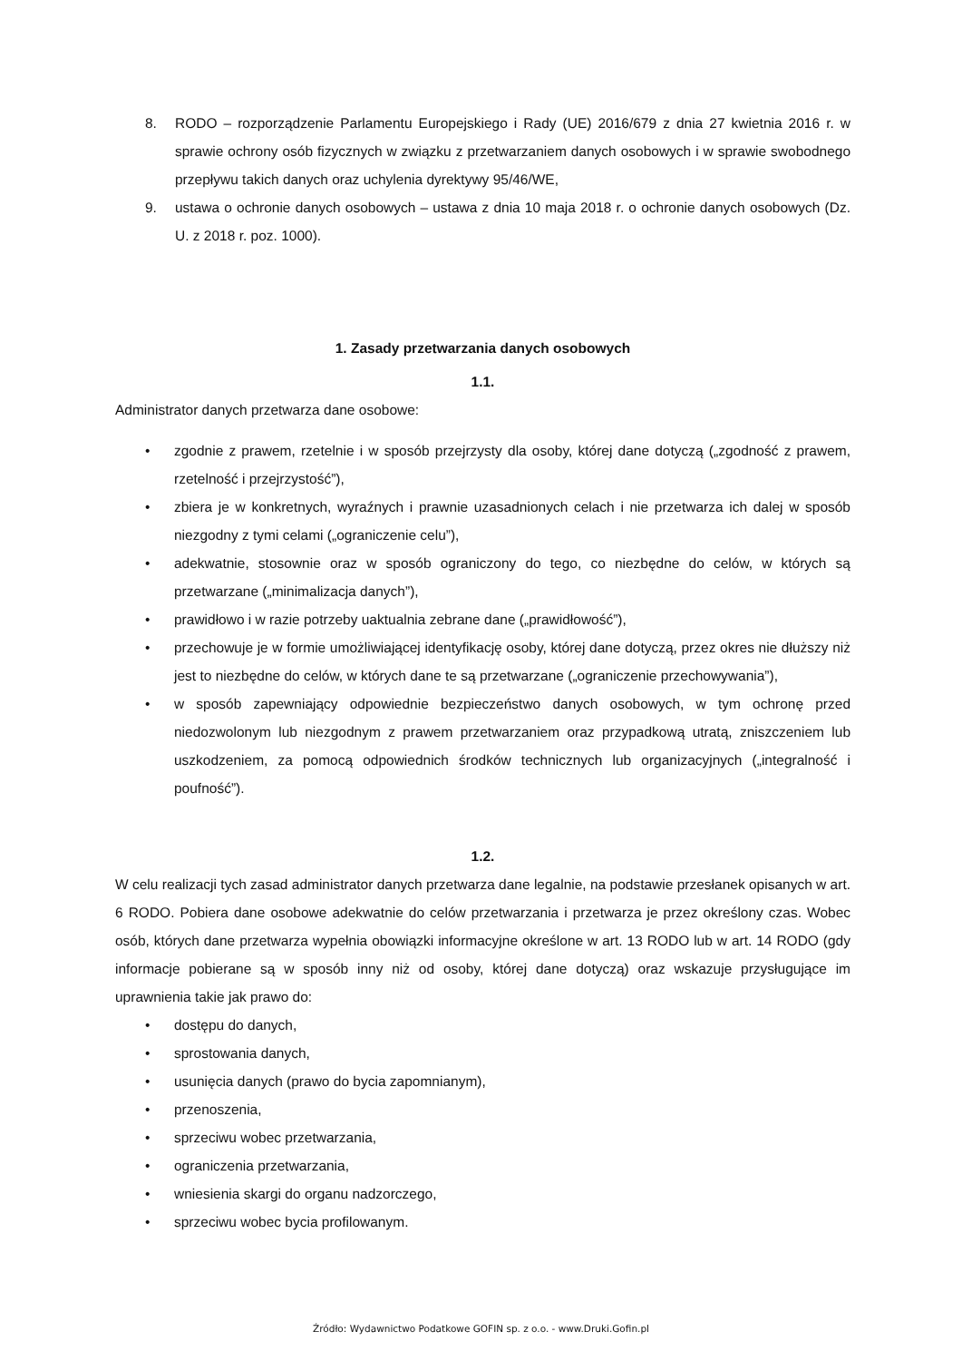8. RODO – rozporządzenie Parlamentu Europejskiego i Rady (UE) 2016/679 z dnia 27 kwietnia 2016 r. w sprawie ochrony osób fizycznych w związku z przetwarzaniem danych osobowych i w sprawie swobodnego przepływu takich danych oraz uchylenia dyrektywy 95/46/WE,
9. ustawa o ochronie danych osobowych – ustawa z dnia 10 maja 2018 r. o ochronie danych osobowych (Dz. U. z 2018 r. poz. 1000).
1. Zasady przetwarzania danych osobowych
1.1.
Administrator danych przetwarza dane osobowe:
• zgodnie z prawem, rzetelnie i w sposób przejrzysty dla osoby, której dane dotyczą („zgodność z prawem, rzetelność i przejrzystość”),
• zbiera je w konkretnych, wyraźnych i prawnie uzasadnionych celach i nie przetwarza ich dalej w sposób niezgodny z tymi celami („ograniczenie celu”),
• adekwatnie, stosownie oraz w sposób ograniczony do tego, co niezbędne do celów, w których są przetwarzane („minimalizacja danych”),
• prawidłowo i w razie potrzeby uaktualnia zebrane dane („prawidłowość”),
• przechowuje je w formie umożliwiającej identyfikację osoby, której dane dotyczą, przez okres nie dłuższy niż jest to niezbędne do celów, w których dane te są przetwarzane („ograniczenie przechowywania”),
• w sposób zapewniający odpowiednie bezpieczeństwo danych osobowych, w tym ochronę przed niedozwolonym lub niezgodnym z prawem przetwarzaniem oraz przypadkową utratą, zniszczeniem lub uszkodzeniem, za pomocą odpowiednich środków technicznych lub organizacyjnych („integralność i poufność”).
1.2.
W celu realizacji tych zasad administrator danych przetwarza dane legalnie, na podstawie przesłanek opisanych w art. 6 RODO. Pobiera dane osobowe adekwatnie do celów przetwarzania i przetwarza je przez określony czas. Wobec osób, których dane przetwarza wypełnia obowiązki informacyjne określone w art. 13 RODO lub w art. 14 RODO (gdy informacje pobierane są w sposób inny niż od osoby, której dane dotyczą) oraz wskazuje przysługujące im uprawnienia takie jak prawo do:
• dostępu do danych,
• sprostowania danych,
• usunięcia danych (prawo do bycia zapomnianym),
• przenoszenia,
• sprzeciwu wobec przetwarzania,
• ograniczenia przetwarzania,
• wniesienia skargi do organu nadzorczego,
• sprzeciwu wobec bycia profilowanym.
Źródło: Wydawnictwo Podatkowe GOFIN sp. z o.o. - www.Druki.Gofin.pl